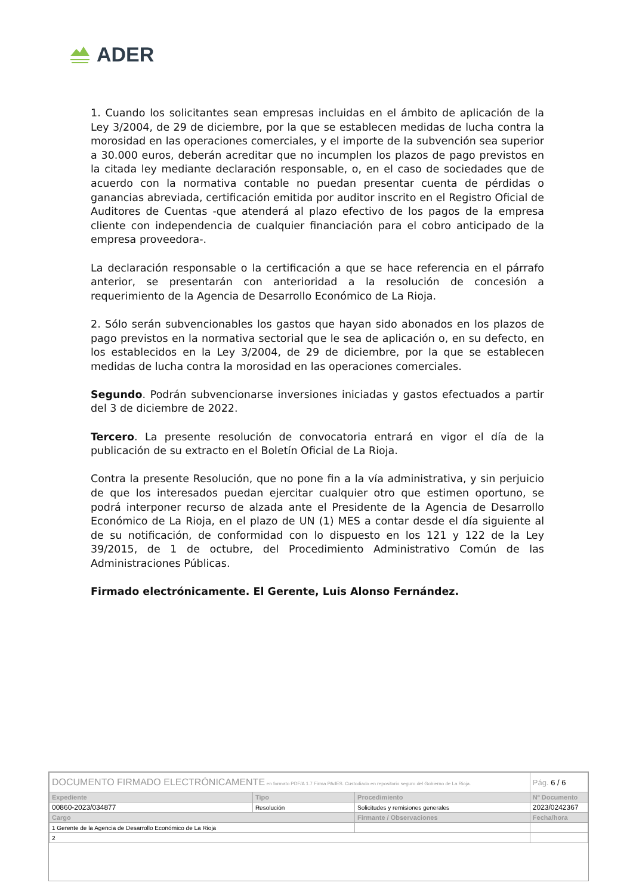ADER
1. Cuando los solicitantes sean empresas incluidas en el ámbito de aplicación de la Ley 3/2004, de 29 de diciembre, por la que se establecen medidas de lucha contra la morosidad en las operaciones comerciales, y el importe de la subvención sea superior a 30.000 euros, deberán acreditar que no incumplen los plazos de pago previstos en la citada ley mediante declaración responsable, o, en el caso de sociedades que de acuerdo con la normativa contable no puedan presentar cuenta de pérdidas o ganancias abreviada, certificación emitida por auditor inscrito en el Registro Oficial de Auditores de Cuentas -que atenderá al plazo efectivo de los pagos de la empresa cliente con independencia de cualquier financiación para el cobro anticipado de la empresa proveedora-.
La declaración responsable o la certificación a que se hace referencia en el párrafo anterior, se presentarán con anterioridad a la resolución de concesión a requerimiento de la Agencia de Desarrollo Económico de La Rioja.
2. Sólo serán subvencionables los gastos que hayan sido abonados en los plazos de pago previstos en la normativa sectorial que le sea de aplicación o, en su defecto, en los establecidos en la Ley 3/2004, de 29 de diciembre, por la que se establecen medidas de lucha contra la morosidad en las operaciones comerciales.
Segundo. Podrán subvencionarse inversiones iniciadas y gastos efectuados a partir del 3 de diciembre de 2022.
Tercero. La presente resolución de convocatoria entrará en vigor el día de la publicación de su extracto en el Boletín Oficial de La Rioja.
Contra la presente Resolución, que no pone fin a la vía administrativa, y sin perjuicio de que los interesados puedan ejercitar cualquier otro que estimen oportuno, se podrá interponer recurso de alzada ante el Presidente de la Agencia de Desarrollo Económico de La Rioja, en el plazo de UN (1) MES a contar desde el día siguiente al de su notificación, de conformidad con lo dispuesto en los 121 y 122 de la Ley 39/2015, de 1 de octubre, del Procedimiento Administrativo Común de las Administraciones Públicas.
Firmado electrónicamente. El Gerente, Luis Alonso Fernández.
| DOCUMENTO FIRMADO ELECTRÓNICAMENTE en formato PDF/A 1.7 Firma PAdES. Custodiado en repositorio seguro del Gobierno de La Rioja. | | | Pág. 6 / 6 |
| Expediente | Tipo | Procedimiento | Nº Documento |
| 00860-2023/034877 | Resolución | Solicitudes y remisiones generales | 2023/0242367 |
| Cargo | | Firmante / Observaciones | Fecha/hora |
| 1 Gerente de la Agencia de Desarrollo Económico de La Rioja | | | |
| 2 | | | |